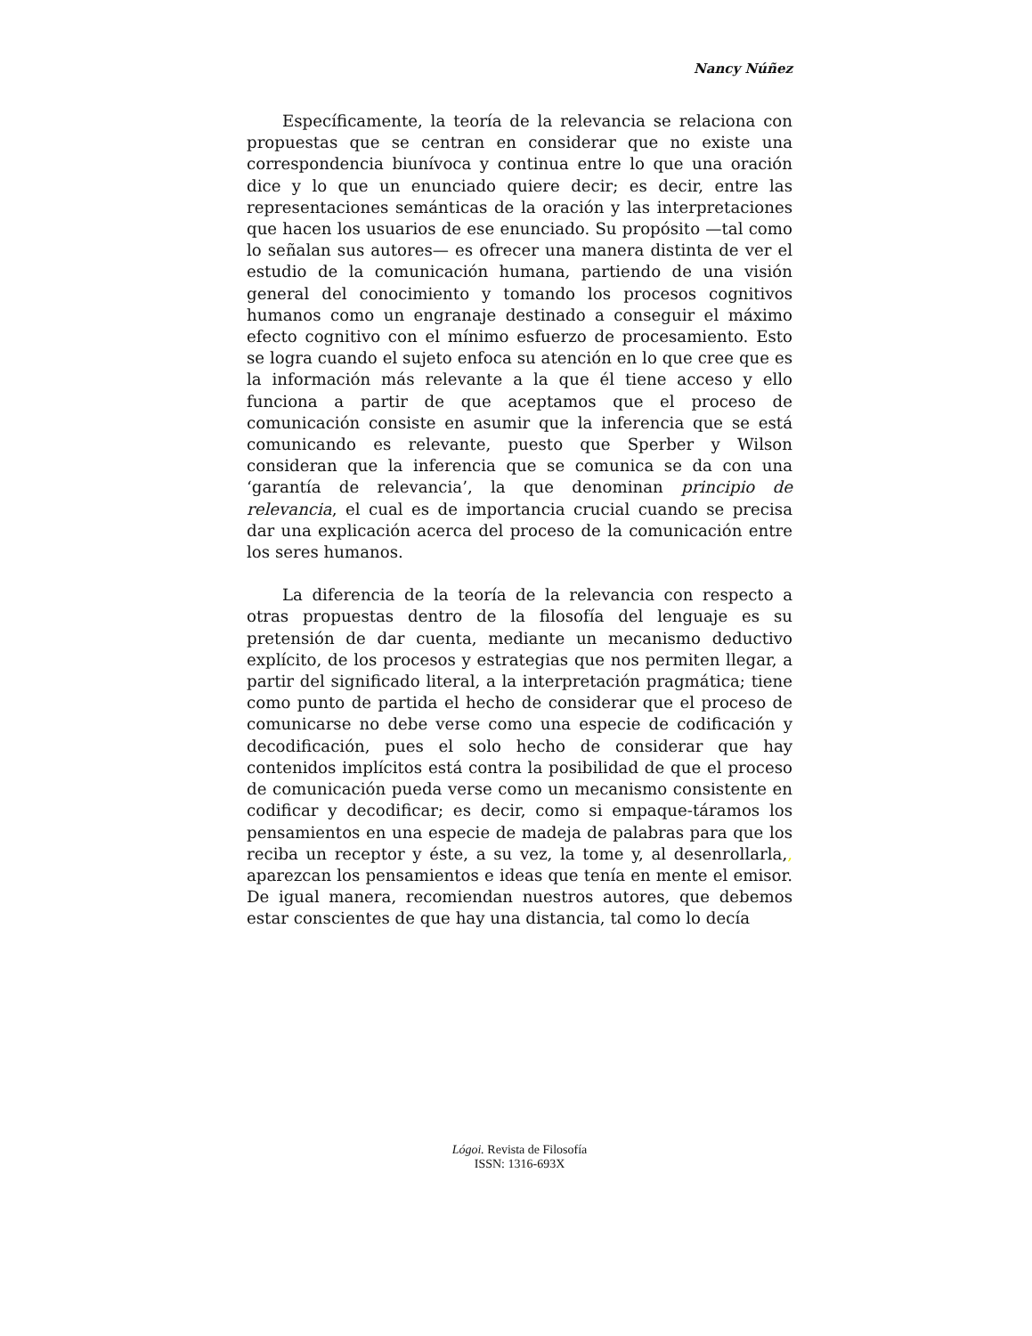Nancy Núñez
Específicamente, la teoría de la relevancia se relaciona con propuestas que se centran en considerar que no existe una correspondencia biunívoca y continua entre lo que una oración dice y lo que un enunciado quiere decir; es decir, entre las representaciones semánticas de la oración y las interpretaciones que hacen los usuarios de ese enunciado. Su propósito —tal como lo señalan sus autores— es ofrecer una manera distinta de ver el estudio de la comunicación humana, partiendo de una visión general del conocimiento y tomando los procesos cognitivos humanos como un engranaje destinado a conseguir el máximo efecto cognitivo con el mínimo esfuerzo de procesamiento. Esto se logra cuando el sujeto enfoca su atención en lo que cree que es la información más relevante a la que él tiene acceso y ello funciona a partir de que aceptamos que el proceso de comunicación consiste en asumir que la inferencia que se está comunicando es relevante, puesto que Sperber y Wilson consideran que la inferencia que se comunica se da con una ‘garantía de relevancia’, la que denominan principio de relevancia, el cual es de importancia crucial cuando se precisa dar una explicación acerca del proceso de la comunicación entre los seres humanos.
La diferencia de la teoría de la relevancia con respecto a otras propuestas dentro de la filosofía del lenguaje es su pretensión de dar cuenta, mediante un mecanismo deductivo explícito, de los procesos y estrategias que nos permiten llegar, a partir del significado literal, a la interpretación pragmática; tiene como punto de partida el hecho de considerar que el proceso de comunicarse no debe verse como una especie de codificación y decodificación, pues el solo hecho de considerar que hay contenidos implícitos está contra la posibilidad de que el proceso de comunicación pueda verse como un mecanismo consistente en codificar y decodificar; es decir, como si empaque-táramos los pensamientos en una especie de madeja de palabras para que los reciba un receptor y éste, a su vez, la tome y, al desenrollarla,, aparezcan los pensamientos e ideas que tenía en mente el emisor. De igual manera, recomiendan nuestros autores, que debemos estar conscientes de que hay una distancia, tal como lo decía
Lógoi. Revista de Filosofía
ISSN: 1316-693X